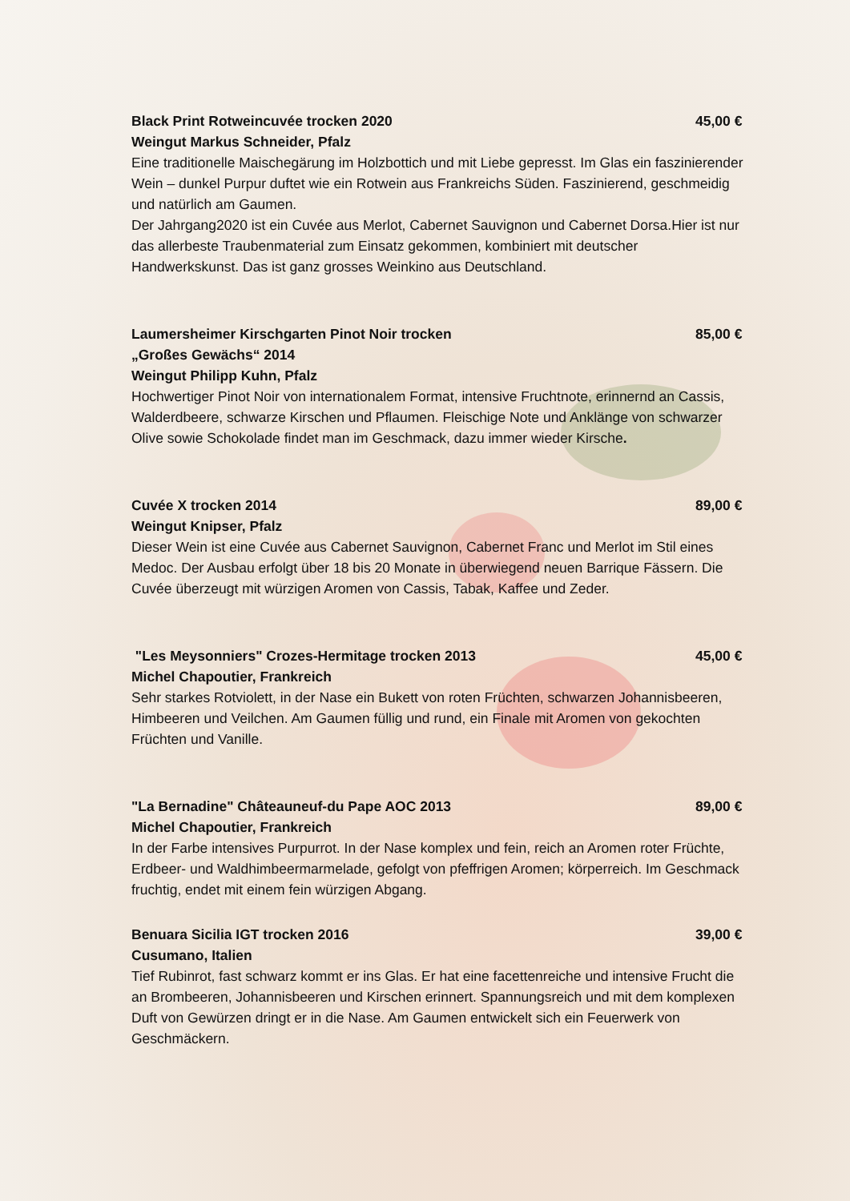Black Print Rotweincuvée trocken 2020 45,00 €
Weingut Markus Schneider, Pfalz
Eine traditionelle Maischegärung im Holzbottich und mit Liebe gepresst. Im Glas ein faszinierender Wein – dunkel Purpur duftet wie ein Rotwein aus Frankreichs Süden. Faszinierend, geschmeidig und natürlich am Gaumen.
Der Jahrgang2020 ist ein Cuvée aus Merlot, Cabernet Sauvignon und Cabernet Dorsa.Hier ist nur das allerbeste Traubenmaterial zum Einsatz gekommen, kombiniert mit deutscher Handwerkskunst. Das ist ganz grosses Weinkino aus Deutschland.
Laumersheimer Kirschgarten Pinot Noir trocken 85,00 €
„Großes Gewächs“ 2014
Weingut Philipp Kuhn, Pfalz
Hochwertiger Pinot Noir von internationalem Format, intensive Fruchtnote, erinnernd an Cassis, Walderdbeere, schwarze Kirschen und Pflaumen. Fleischige Note und Anklänge von schwarzer Olive sowie Schokolade findet man im Geschmack, dazu immer wieder Kirsche.
Cuvée X trocken 2014 89,00 €
Weingut Knipser, Pfalz
Dieser Wein ist eine Cuvée aus Cabernet Sauvignon, Cabernet Franc und Merlot im Stil eines Medoc. Der Ausbau erfolgt über 18 bis 20 Monate in überwiegend neuen Barrique Fässern. Die Cuvée überzeugt mit würzigen Aromen von Cassis, Tabak, Kaffee und Zeder.
"Les Meysonniers" Crozes-Hermitage trocken 2013 45,00 €
Michel Chapoutier, Frankreich
Sehr starkes Rotviolett, in der Nase ein Bukett von roten Früchten, schwarzen Johannisbeeren, Himbeeren und Veilchen. Am Gaumen füllig und rund, ein Finale mit Aromen von gekochten Früchten und Vanille.
"La Bernadine" Châteauneuf-du Pape AOC 2013 89,00 €
Michel Chapoutier, Frankreich
In der Farbe intensives Purpurrot. In der Nase komplex und fein, reich an Aromen roter Früchte, Erdbeer- und Waldhimbeermarmelade, gefolgt von pfeffrigen Aromen; körperreich. Im Geschmack fruchtig, endet mit einem fein würzigen Abgang.
Benuara Sicilia IGT trocken 2016 39,00 €
Cusumano, Italien
Tief Rubinrot, fast schwarz kommt er ins Glas. Er hat eine facettenreiche und intensive Frucht die an Brombeeren, Johannisbeeren und Kirschen erinnert. Spannungsreich und mit dem komplexen Duft von Gewürzen dringt er in die Nase. Am Gaumen entwickelt sich ein Feuerwerk von Geschmäckern.